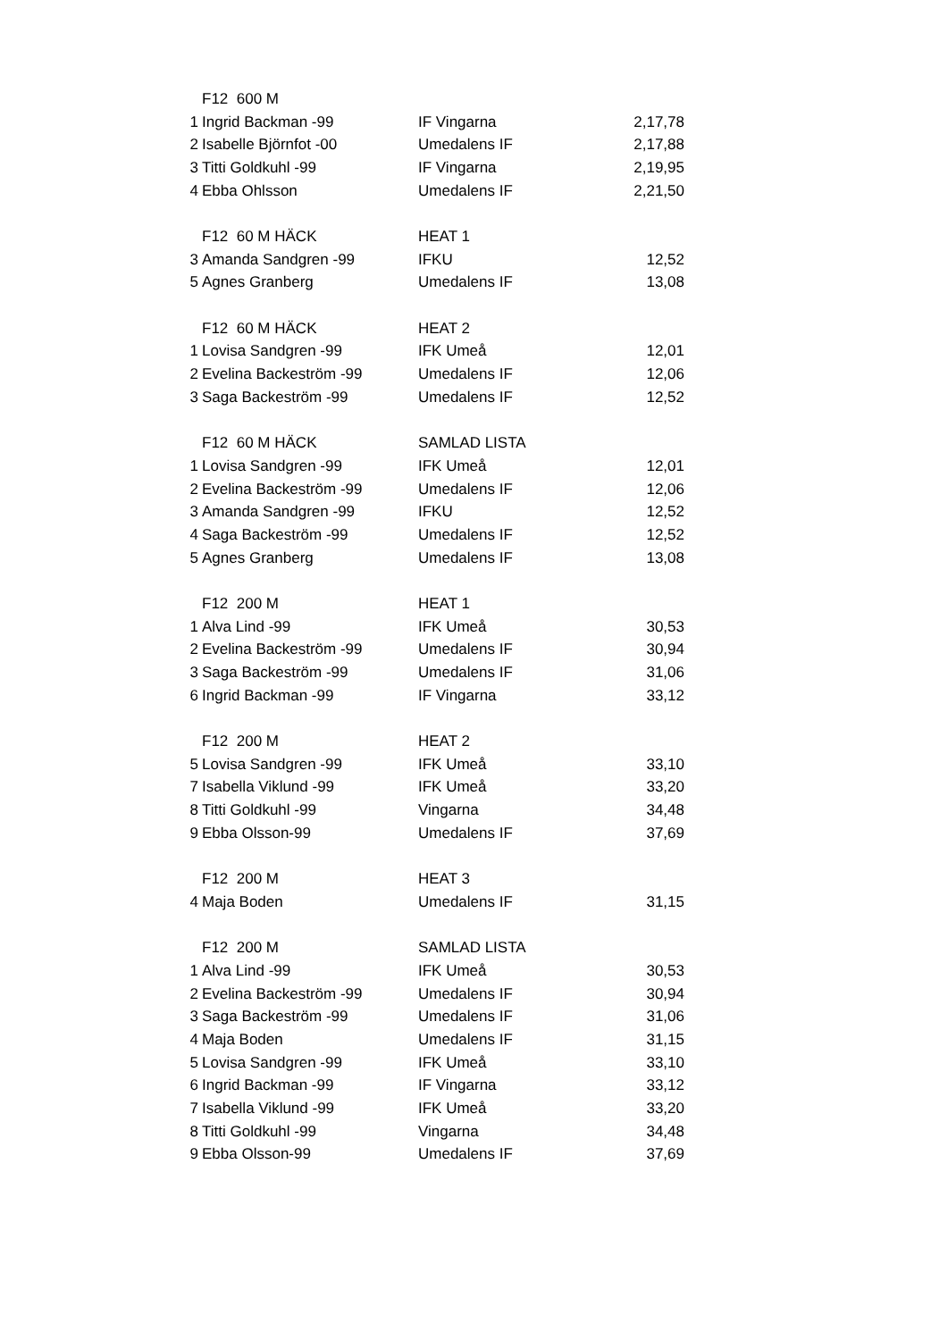| | F12 600 M | | |
| 1 | Ingrid Backman -99 | IF Vingarna | 2,17,78 |
| 2 | Isabelle Björnfot -00 | Umedalens IF | 2,17,88 |
| 3 | Titti Goldkuhl -99 | IF Vingarna | 2,19,95 |
| 4 | Ebba Ohlsson | Umedalens IF | 2,21,50 |
| | F12 60 M HÄCK | HEAT 1 | |
| 3 | Amanda Sandgren -99 | IFKU | 12,52 |
| 5 | Agnes Granberg | Umedalens IF | 13,08 |
| | F12 60 M HÄCK | HEAT 2 | |
| 1 | Lovisa Sandgren -99 | IFK Umeå | 12,01 |
| 2 | Evelina Backeström -99 | Umedalens IF | 12,06 |
| 3 | Saga Backeström -99 | Umedalens IF | 12,52 |
| | F12 60 M HÄCK | SAMLAD LISTA | |
| 1 | Lovisa Sandgren -99 | IFK Umeå | 12,01 |
| 2 | Evelina Backeström -99 | Umedalens IF | 12,06 |
| 3 | Amanda Sandgren -99 | IFKU | 12,52 |
| 4 | Saga Backeström -99 | Umedalens IF | 12,52 |
| 5 | Agnes Granberg | Umedalens IF | 13,08 |
| | F12 200 M | HEAT 1 | |
| 1 | Alva Lind -99 | IFK Umeå | 30,53 |
| 2 | Evelina Backeström -99 | Umedalens IF | 30,94 |
| 3 | Saga Backeström -99 | Umedalens IF | 31,06 |
| 6 | Ingrid Backman -99 | IF Vingarna | 33,12 |
| | F12 200 M | HEAT 2 | |
| 5 | Lovisa Sandgren -99 | IFK Umeå | 33,10 |
| 7 | Isabella Viklund -99 | IFK Umeå | 33,20 |
| 8 | Titti Goldkuhl -99 | Vingarna | 34,48 |
| 9 | Ebba Olsson-99 | Umedalens IF | 37,69 |
| | F12 200 M | HEAT 3 | |
| 4 | Maja Boden | Umedalens IF | 31,15 |
| | F12 200 M | SAMLAD LISTA | |
| 1 | Alva Lind -99 | IFK Umeå | 30,53 |
| 2 | Evelina Backeström -99 | Umedalens IF | 30,94 |
| 3 | Saga Backeström -99 | Umedalens IF | 31,06 |
| 4 | Maja Boden | Umedalens IF | 31,15 |
| 5 | Lovisa Sandgren -99 | IFK Umeå | 33,10 |
| 6 | Ingrid Backman -99 | IF Vingarna | 33,12 |
| 7 | Isabella Viklund -99 | IFK Umeå | 33,20 |
| 8 | Titti Goldkuhl -99 | Vingarna | 34,48 |
| 9 | Ebba Olsson-99 | Umedalens IF | 37,69 |